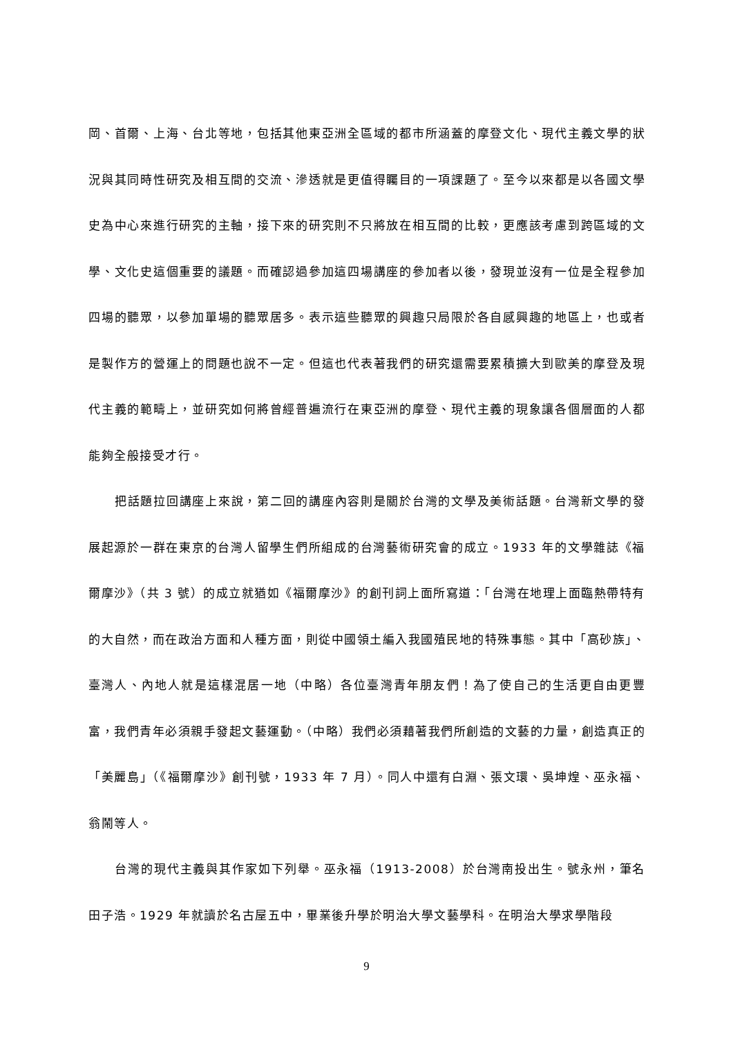岡、首爾、上海、台北等地，包括其他東亞洲全區域的都市所涵蓋的摩登文化、現代主義文學的狀況與其同時性研究及相互間的交流、滲透就是更值得矚目的一項課題了。至今以來都是以各國文學史為中心來進行研究的主軸，接下來的研究則不只將放在相互間的比較，更應該考慮到跨區域的文學、文化史這個重要的議題。而確認過參加這四場講座的參加者以後，發現並沒有一位是全程參加四場的聽眾，以參加單場的聽眾居多。表示這些聽眾的興趣只局限於各自感興趣的地區上，也或者是製作方的營運上的問題也說不一定。但這也代表著我們的研究還需要累積擴大到歐美的摩登及現代主義的範疇上，並研究如何將曾經普遍流行在東亞洲的摩登、現代主義的現象讓各個層面的人都能夠全般接受才行。
把話題拉回講座上來說，第二回的講座內容則是關於台灣的文學及美術話題。台灣新文學的發展起源於一群在東京的台灣人留學生們所組成的台灣藝術研究會的成立。1933 年的文學雜誌《福爾摩沙》（共 3 號）的成立就猶如《福爾摩沙》的創刊詞上面所寫道：「台灣在地理上面臨熱帶特有的大自然，而在政治方面和人種方面，則從中國領土編入我國殖民地的特殊事態。其中「高砂族」、臺灣人、內地人就是這樣混居一地（中略）各位臺灣青年朋友們！為了使自己的生活更自由更豐富，我們青年必須親手發起文藝運動。（中略）我們必須藉著我們所創造的文藝的力量，創造真正的「美麗島」（《福爾摩沙》創刊號，1933 年 7 月）。同人中還有白淵、張文環、吳坤煌、巫永福、翁鬧等人。
台灣的現代主義與其作家如下列舉。巫永福（1913-2008）於台灣南投出生。號永州，筆名田子浩。1929 年就讀於名古屋五中，畢業後升學於明治大學文藝學科。在明治大學求學階段
9